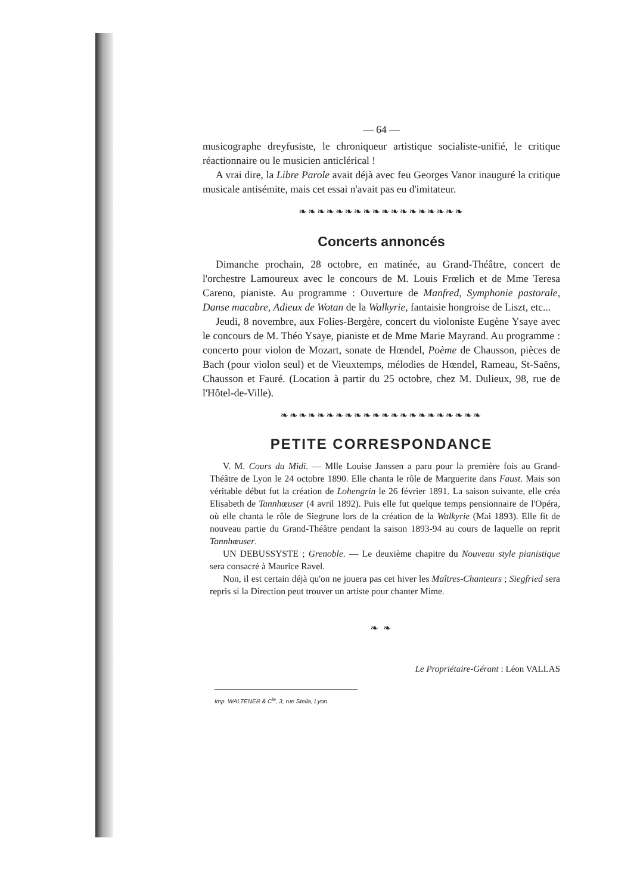— 64 —
musicographe dreyfusiste, le chroniqueur artistique socialiste-unifié, le critique réactionnaire ou le musicien anticlérical !
A vrai dire, la Libre Parole avait déjà avec feu Georges Vanor inauguré la critique musicale antisémite, mais cet essai n'avait pas eu d'imitateur.
❧❧❧❧❧❧❧❧❧❧❧❧❧❧❧❧❧❧
Concerts annoncés
Dimanche prochain, 28 octobre, en matinée, au Grand-Théâtre, concert de l'orchestre Lamoureux avec le concours de M. Louis Frœlich et de Mme Teresa Careno, pianiste. Au programme : Ouverture de Manfred, Symphonie pastorale, Danse macabre, Adieux de Wotan de la Walkyrie, fantaisie hongroise de Liszt, etc...
Jeudi, 8 novembre, aux Folies-Bergère, concert du violoniste Eugène Ysaye avec le concours de M. Théo Ysaye, pianiste et de Mme Marie Mayrand. Au programme : concerto pour violon de Mozart, sonate de Hœndel, Poème de Chausson, pièces de Bach (pour violon seul) et de Vieuxtemps, mélodies de Hœndel, Rameau, St-Saëns, Chausson et Fauré. (Location à partir du 25 octobre, chez M. Dulieux, 98, rue de l'Hôtel-de-Ville).
❧❧❧❧❧❧❧❧❧❧❧❧❧❧❧❧❧❧❧❧❧❧
PETITE CORRESPONDANCE
V. M. Cours du Midi. — Mlle Louise Janssen a paru pour la première fois au Grand-Théâtre de Lyon le 24 octobre 1890. Elle chanta le rôle de Marguerite dans Faust. Mais son véritable début fut la création de Lohengrin le 26 février 1891. La saison suivante, elle créa Elisabeth de Tannhœuser (4 avril 1892). Puis elle fut quelque temps pensionnaire de l'Opéra, où elle chanta le rôle de Siegrune lors de la création de la Walkyrie (Mai 1893). Elle fit de nouveau partie du Grand-Théâtre pendant la saison 1893-94 au cours de laquelle on reprit Tannhœuser.
UN DEBUSSYSTE ; Grenoble. — Le deuxième chapitre du Nouveau style pianistique sera consacré à Maurice Ravel.
Non, il est certain déjà qu'on ne jouera pas cet hiver les Maîtres-Chanteurs ; Siegfried sera repris si la Direction peut trouver un artiste pour chanter Mime.
❧ ❧
Le Propriétaire-Gérant : Léon VALLAS
Imp. WALTENER & C<sup>ie</sup>, 3, rue Stella, Lyon